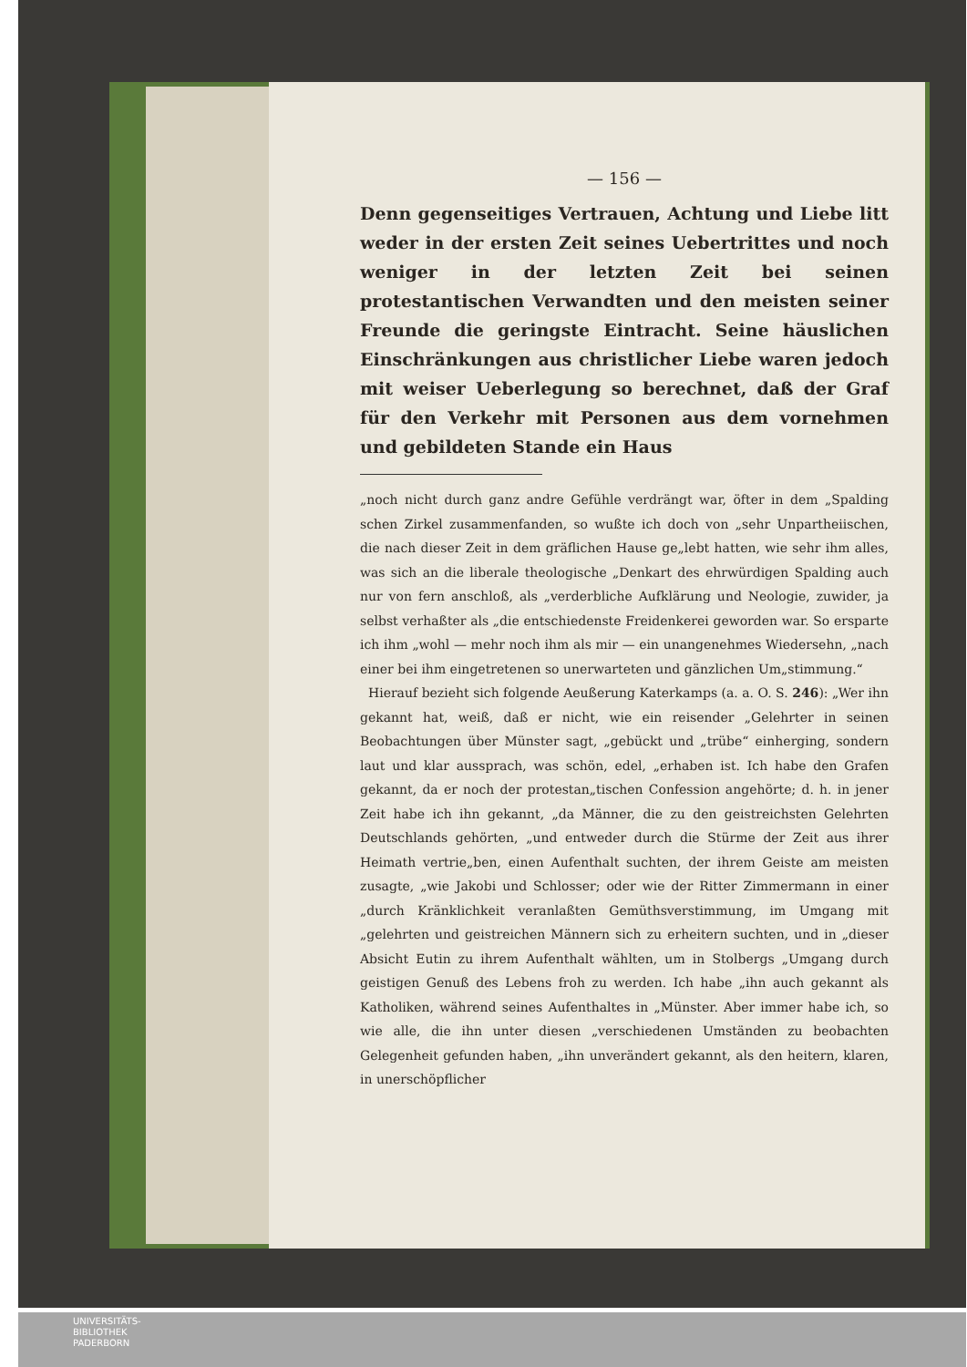— 156 —
Denn gegenseitiges Vertrauen, Achtung und Liebe litt weder in der ersten Zeit seines Uebertrittes und noch weniger in der letzten Zeit bei seinen protestantischen Verwandten und den meisten seiner Freunde die geringste Eintracht. Seine häuslichen Einschränkungen aus christlicher Liebe waren jedoch mit weiser Ueberlegung so berechnet, daß der Graf für den Verkehr mit Personen aus dem vornehmen und gebildeten Stande ein Haus
„noch nicht durch ganz andre Gefühle verdrängt war, öfter in dem „Spalding schen Zirkel zusammenfanden, so wußte ich doch von „sehr Unpartheiischen, die nach dieser Zeit in dem gräflichen Hause ge„lebt hatten, wie sehr ihm alles, was sich an die liberale theologische „Denkart des ehrwürdigen Spalding auch nur von fern anschloß, als „verderbliche Aufklärung und Neologie, zuwider, ja selbst verhaßter als „die entschiedenste Freidenkerei geworden war. So ersparte ich ihm „wohl — mehr noch ihm als mir — ein unangenehmes Wiedersehn, „nach einer bei ihm eingetretenen so unerwarteten und gänzlichen Um„stimmung.“
Hierauf bezieht sich folgende Aeußerung Katerkamps (a. a. O. S. 246): „Wer ihn gekannt hat, weiß, daß er nicht, wie ein reisender „Gelehrter in seinen Beobachtungen über Münster sagt, „gebückt und „trübe“ einherging, sondern laut und klar aussprach, was schön, edel, „erhaben ist. Ich habe den Grafen gekannt, da er noch der protestan„tischen Confession angehörte; d. h. in jener Zeit habe ich ihn gekannt, „da Männer, die zu den geistreichsten Gelehrten Deutschlands gehörten, „und entweder durch die Stürme der Zeit aus ihrer Heimath vertrie„ben, einen Aufenthalt suchten, der ihrem Geiste am meisten zusagte, „wie Jakobi und Schlosser; oder wie der Ritter Zimmermann in einer „durch Kränklichkeit veranlaßten Gemüthsverstimmung, im Umgang mit „gelehrten und geistreichen Männern sich zu erheitern suchten, und in „dieser Absicht Eutin zu ihrem Aufenthalt wählten, um in Stolbergs „Umgang durch geistigen Genuß des Lebens froh zu werden. Ich habe „ihn auch gekannt als Katholiken, während seines Aufenthaltes in „Münster. Aber immer habe ich, so wie alle, die ihn unter diesen „verschiedenen Umständen zu beobachten Gelegenheit gefunden haben, „ihn unverändert gekannt, als den heitern, klaren, in unerschöpflicher
UNIVERSITÄTS-
BIBLIOTHEK
PADERBORN